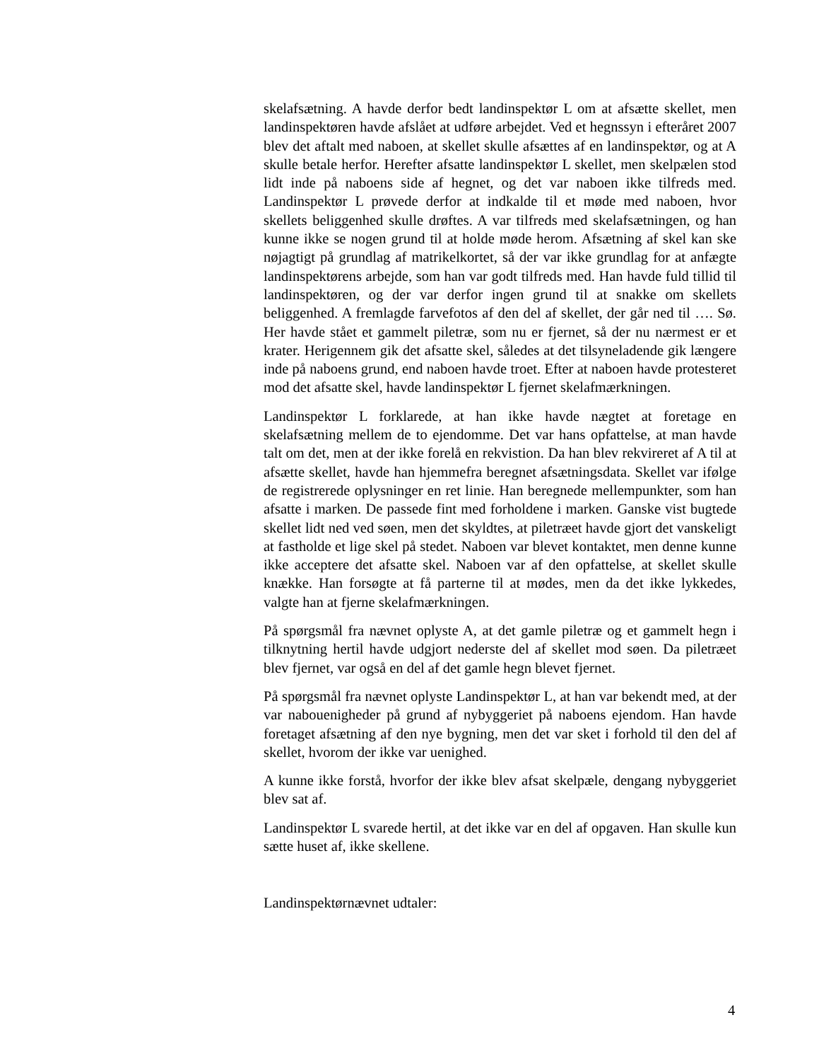skelafsætning. A havde derfor bedt landinspektør L om at afsætte skellet, men landinspektøren havde afslået at udføre arbejdet. Ved et hegnssyn i efteråret 2007 blev det aftalt med naboen, at skellet skulle afsættes af en landinspektør, og at A skulle betale herfor. Herefter afsatte landinspektør L skellet, men skelpælen stod lidt inde på naboens side af hegnet, og det var naboen ikke tilfreds med. Landinspektør L prøvede derfor at indkalde til et møde med naboen, hvor skellets beliggenhed skulle drøftes. A var tilfreds med skelafsætningen, og han kunne ikke se nogen grund til at holde møde herom. Afsætning af skel kan ske nøjagtigt på grundlag af matrikelkortet, så der var ikke grundlag for at anfægte landinspektørens arbejde, som han var godt tilfreds med. Han havde fuld tillid til landinspektøren, og der var derfor ingen grund til at snakke om skellets beliggenhed. A fremlagde farvefotos af den del af skellet, der går ned til …. Sø. Her havde stået et gammelt piletræ, som nu er fjernet, så der nu nærmest er et krater. Herigennem gik det afsatte skel, således at det tilsyneladende gik længere inde på naboens grund, end naboen havde troet. Efter at naboen havde protesteret mod det afsatte skel, havde landinspektør L fjernet skelafmærkningen.
Landinspektør L forklarede, at han ikke havde nægtet at foretage en skelafsætning mellem de to ejendomme. Det var hans opfattelse, at man havde talt om det, men at der ikke forelå en rekvistion. Da han blev rekvireret af A til at afsætte skellet, havde han hjemmefra beregnet afsætningsdata. Skellet var ifølge de registrerede oplysninger en ret linie. Han beregnede mellempunkter, som han afsatte i marken. De passede fint med forholdene i marken. Ganske vist bugtede skellet lidt ned ved søen, men det skyldtes, at piletræet havde gjort det vanskeligt at fastholde et lige skel på stedet. Naboen var blevet kontaktet, men denne kunne ikke acceptere det afsatte skel. Naboen var af den opfattelse, at skellet skulle knække. Han forsøgte at få parterne til at mødes, men da det ikke lykkedes, valgte han at fjerne skelafmærkningen.
På spørgsmål fra nævnet oplyste A, at det gamle piletræ og et gammelt hegn i tilknytning hertil havde udgjort nederste del af skellet mod søen. Da piletræet blev fjernet, var også en del af det gamle hegn blevet fjernet.
På spørgsmål fra nævnet oplyste Landinspektør L, at han var bekendt med, at der var nabouenigheder på grund af nybyggeriet på naboens ejendom. Han havde foretaget afsætning af den nye bygning, men det var sket i forhold til den del af skellet, hvorom der ikke var uenighed.
A kunne ikke forstå, hvorfor der ikke blev afsat skelpæle, dengang nybyggeriet blev sat af.
Landinspektør L svarede hertil, at det ikke var en del af opgaven. Han skulle kun sætte huset af, ikke skellene.
Landinspektørnævnet udtaler:
4